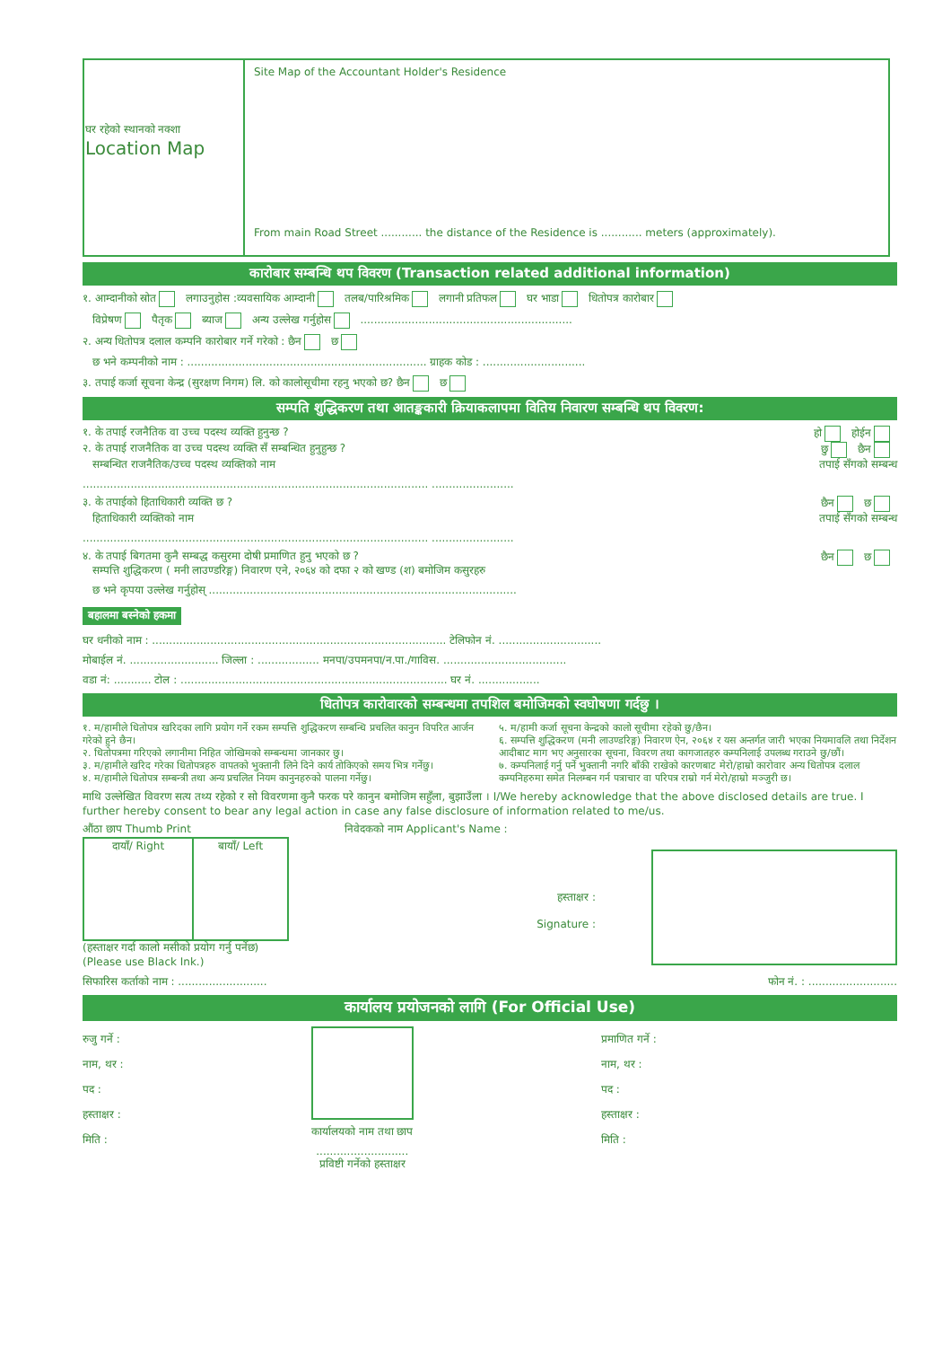| घर रहेको स्थानको नक्शा Location Map | Site Map of the Accountant Holder's Residence From main Road Street ............ the distance of the Residence is ............ meters (approximately). |
कारोबार सम्बन्धि थप विवरण (Transaction related additional information)
१. आम्दानीको स्रोत लगाउनुहोस :व्यवसायिक आम्दानी तलब/पारिश्रमिक लगानी प्रतिफल घर भाडा धितोपत्र कारोबार
विप्रेषण पैतृक ब्याज अन्य उल्लेख गर्नुहोस ..............................................................
२. अन्य धितोपत्र दलाल कम्पनि कारोबार गर्ने गरेको : छैन छ
छ भने कम्पनीको नाम : ...................................................................... ग्राहक कोड : ..............................
३. तपाई कर्जा सूचना केन्द्र (सुरक्षण निगम) लि. को कालोसूचीमा रहनु भएको छ? छैन छ
सम्पति शुद्धिकरण तथा आतङ्ककारी क्रियाकलापमा वितिय निवारण सम्बन्धि थप विवरण:
१. के तपाई रजनैतिक वा उच्च पदस्थ व्यक्ति हुनुन्छ ? हो होईन
२. के तपाई राजनैतिक वा उच्च पदस्थ व्यक्ति सँ सम्बन्धित हुनुहुन्छ ? छु छैन
सम्बन्धित राजनैतिक/उच्च पदस्थ व्यक्तिको नाम तपाई सँगको सम्बन्ध
..................................................................................................... ........................
३. के तपाईको हिताधिकारी व्यक्ति छ ? छैन छ
हिताधिकारी व्यक्तिको नाम तपाई सँगको सम्बन्ध
..................................................................................................... ........................
४. के तपाई बिगतमा कुनै सम्बद्ध कसुरमा दोषी प्रमाणित हुनु भएको छ ?
सम्पत्ति शुद्धिकरण ( मनी लाउण्डरिङ्ग) निवारण एने, २०६४ को दफा २ को खण्ड (श) बमोजिम कसुरहरु छैन छ
छ भने कृपया उल्लेख गर्नुहोस् ..........................................................................................
बहालमा बस्नेको हकमा
घर धनीको नाम : ...................................................................................... टेलिफोन नं. ..............................
मोबाईल नं. .......................... जिल्ला : .................. मनपा/उपमनपा/न.पा./गाविस. ....................................
वडा नं: ........... टोल : .............................................................................. घर नं. ..................
धितोपत्र कारोवारको सम्बन्धमा तपशिल बमोजिमको स्वघोषणा गर्दछु ।
१. म/हामीले धितोपत्र खरिदका लागि प्रयोग गर्ने रकम सम्पत्ति शुद्धिकरण सम्बन्धि प्रचलित कानुन विपरित आर्जन गरेको हुने छैन।
२. धितोपत्रमा गरिएको लगानीमा निहित जोखिमको सम्बन्धमा जानकार छु।
३. म/हामीले खरिद गरेका धितोपत्रहरु वापतको भुक्तानी लिने दिने कार्य तोकिएको समय भित्र गर्नेछु।
४. म/हामीले धितोपत्र सम्बन्त्री तथा अन्य प्रचलित नियम कानुनहरुको पालना गर्नेछु।
५. म/हामी कर्जा सूचना केन्द्रको कालो सूचीमा रहेको छु/छैन।
६. सम्पत्ति शुद्धिकरण (मनी लाउण्डरिङ्ग) निवारण ऐन, २०६४ र यस अन्तर्गत जारी भएका नियमावलि तथा निर्देशन आदीबाट माग भए अनुसारका सूचना, विवरण तथा कागजातहरु कम्पनिलाई उपलब्ध गराउने छु/छौं।
७. कम्पनिलाई गर्नु पर्ने भुक्तानी नगरि बाँकी राखेको कारणबाट मेरो/हाम्रो कारोवार अन्य धितोपत्र दलाल कम्पनिहरुमा समेत निलम्बन गर्न पत्राचार वा परिपत्र राम्रो गर्न मेरो/हाम्रो मञ्जुरी छ।
माथि उल्लेखित विवरण सत्य तथ्य रहेको र सो विवरणमा कुनै फरक परे कानुन बमोजिम सहुँला, बुझाउँला । I/We hereby acknowledge that the above disclosed details are true. I further hereby consent to bear any legal action in case any false disclosure of information related to me/us.
औंठा छाप Thumb Print
| दायाँ/ Right | बायाँ/ Left |
(हस्ताक्षर गर्दा कालो मसीको प्रयोग गर्नु पर्नेछ)
(Please use Black Ink.)
निवेदकको नाम Applicant's Name :
हस्ताक्षर :
Signature :
सिफारिस कर्ताको नाम : .......................... फोन नं. : ..........................
कार्यालय प्रयोजनको लागि (For Official Use)
रुजु गर्ने :
नाम, थर :
पद :
हस्ताक्षर :
मिति :
कार्यालयको नाम तथा छाप
...........................
प्रविष्टी गर्नेको हस्ताक्षर
प्रमाणित गर्ने :
नाम, थर :
पद :
हस्ताक्षर :
मिति :